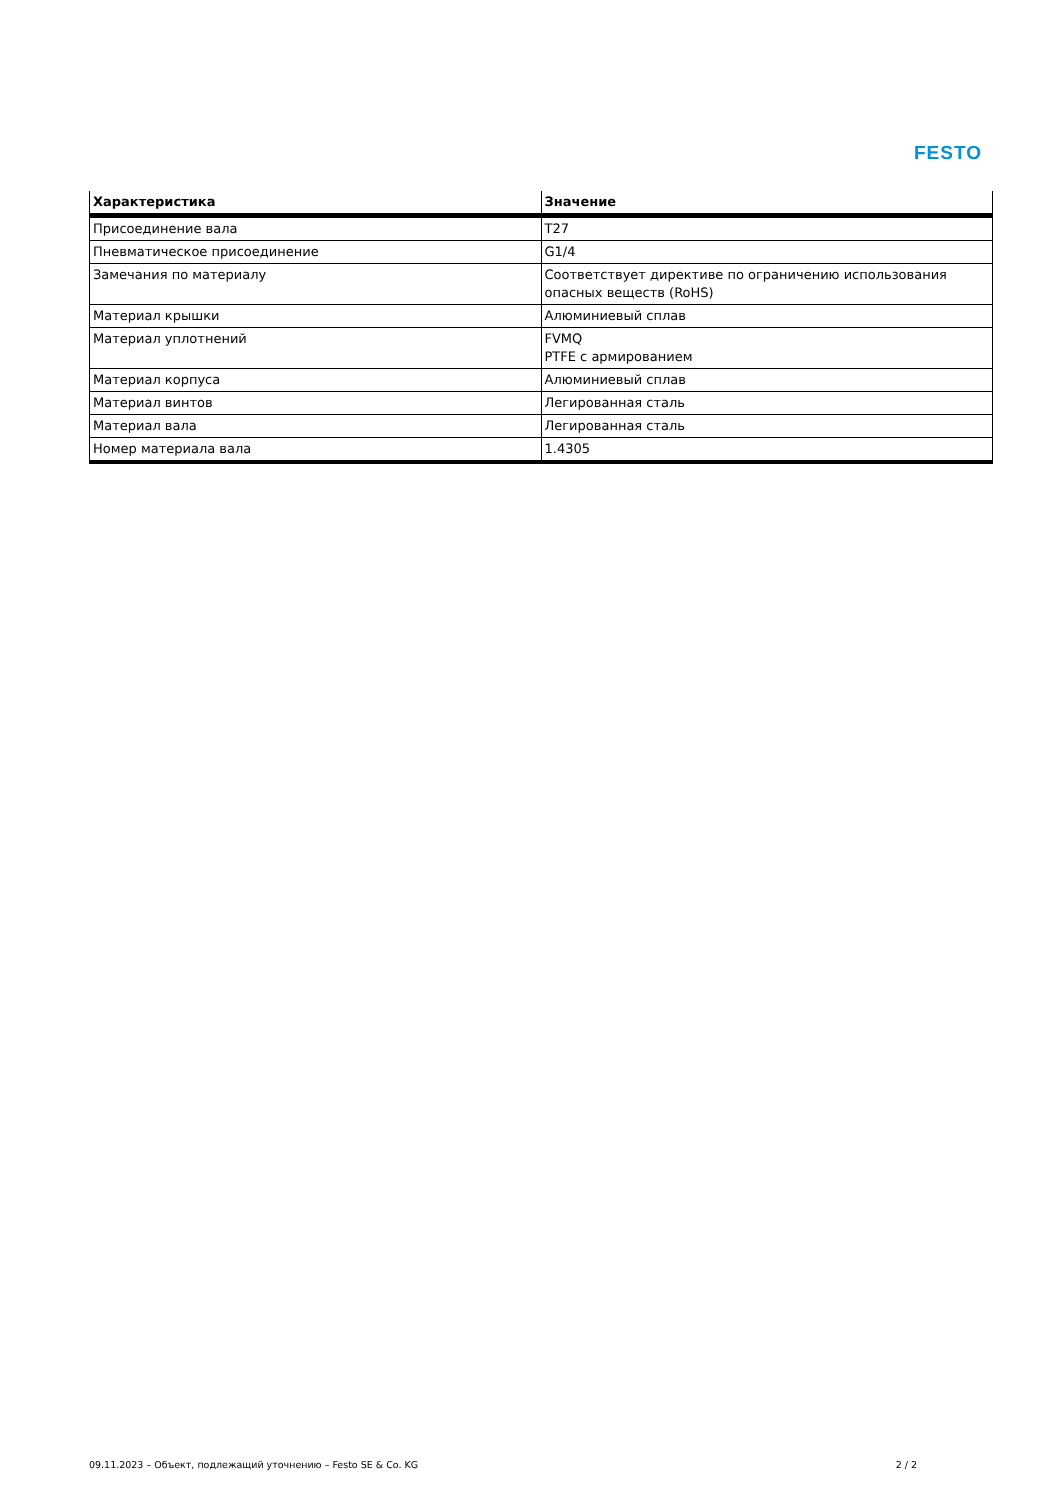FESTO
| Характеристика | Значение |
| --- | --- |
| Присоединение вала | T27 |
| Пневматическое присоединение | G1/4 |
| Замечания по материалу | Соответствует директиве по ограничению использования опасных веществ (RoHS) |
| Материал крышки | Алюминиевый сплав |
| Материал уплотнений | FVMQ PTFE с армированием |
| Материал корпуса | Алюминиевый сплав |
| Материал винтов | Легированная сталь |
| Материал вала | Легированная сталь |
| Номер материала вала | 1.4305 |
09.11.2023 – Объект, подлежащий уточнению – Festo SE & Co. KG 2 / 2